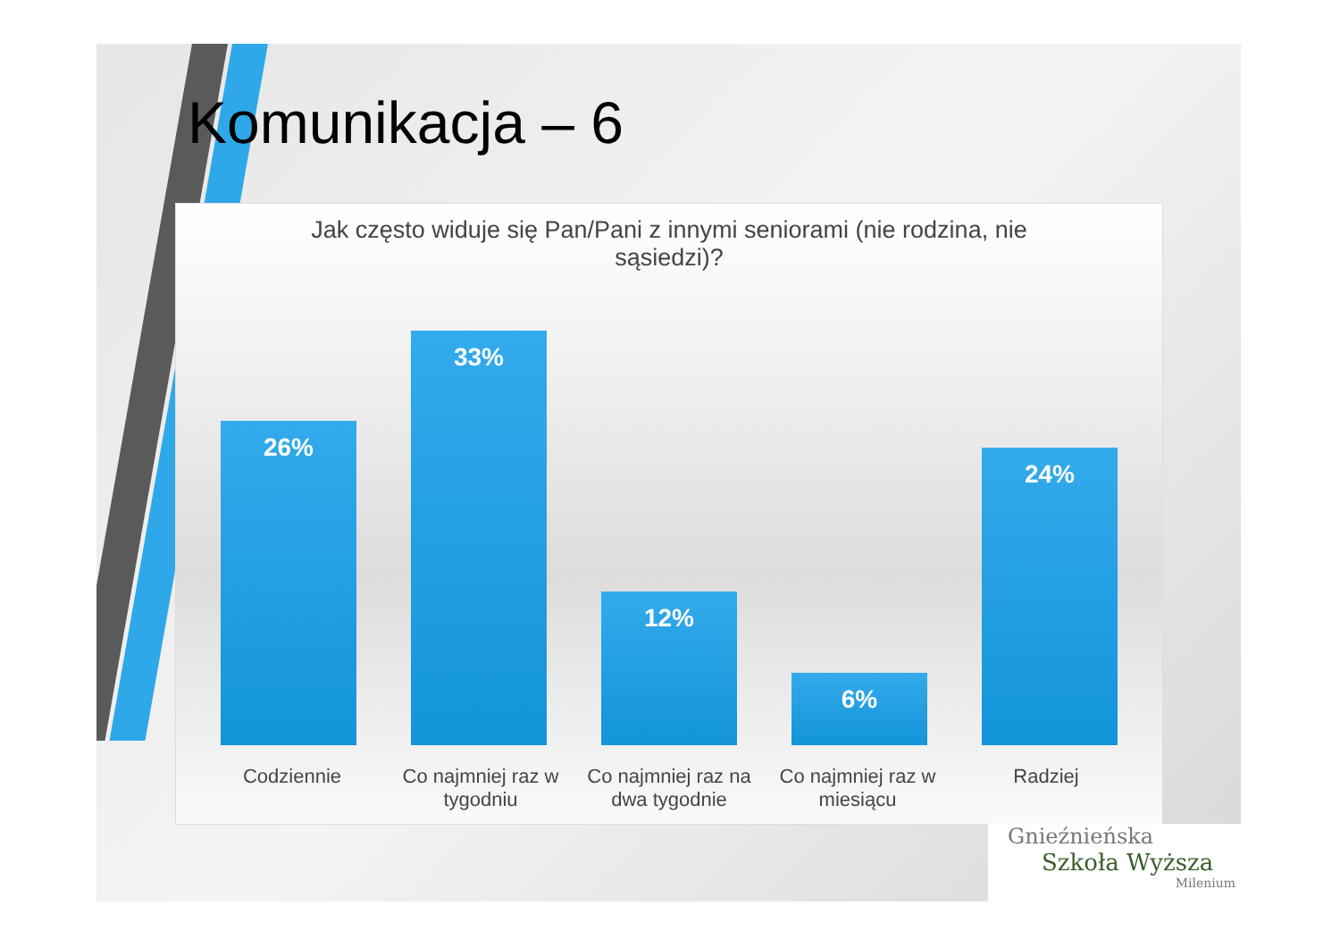Komunikacja – 6
Jak często widuje się Pan/Pani z innymi seniorami (nie rodzina, nie sąsiedzi)?
26%
33%
12%
6%
24%
Codziennie Co najmniej raz w tygodniu
Co najmniej raz na dwa tygodnie
Co najmniej raz w miesiącu
Radziej
Gnieźnieńska
Szkoła Wyższa
Milenium